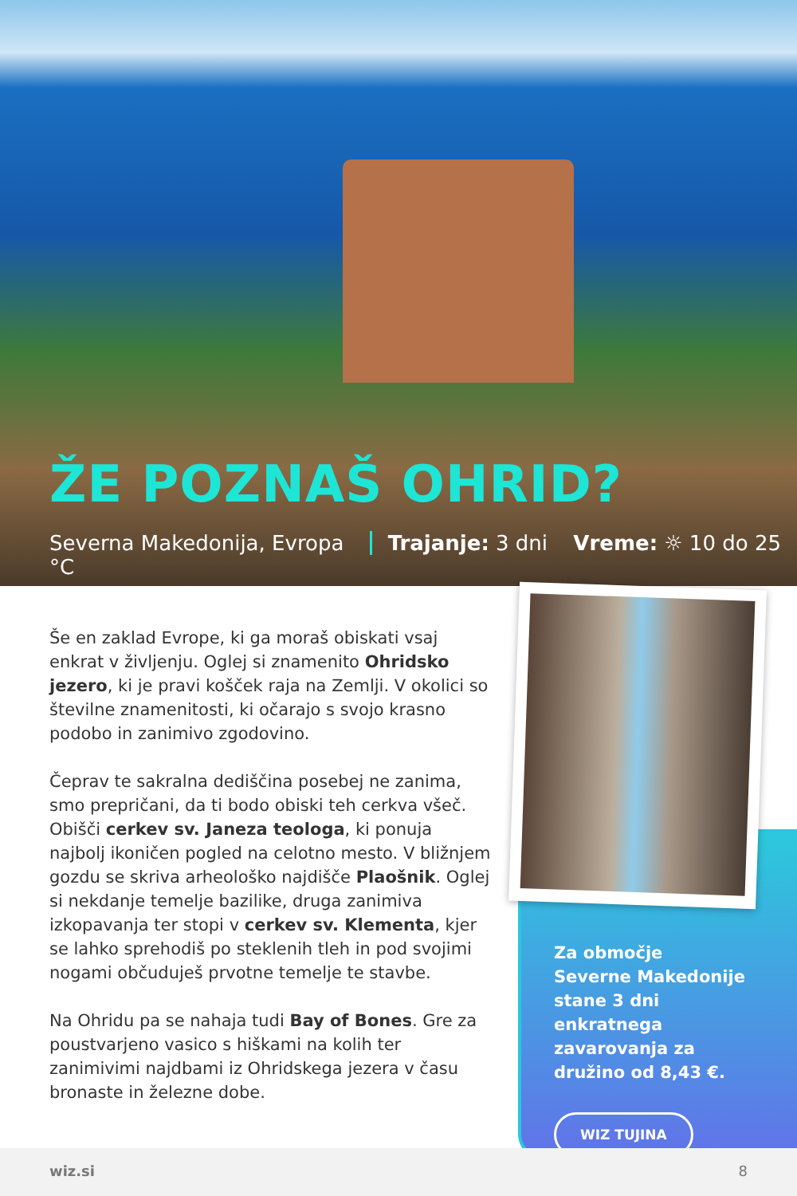ŽE POZNAŠ OHRID?
Severna Makedonija, Evropa Trajanje: 3 dni Vreme: ☼ 10 do 25 °C
Še en zaklad Evrope, ki ga moraš obiskati vsaj enkrat v življenju. Oglej si znamenito Ohridsko jezero, ki je pravi košček raja na Zemlji. V okolici so številne znamenitosti, ki očarajo s svojo krasno podobo in zanimivo zgodovino.
Čeprav te sakralna dediščina posebej ne zanima, smo prepričani, da ti bodo obiski teh cerkva všeč. Obišči cerkev sv. Janeza teologa, ki ponuja najbolj ikoničen pogled na celotno mesto. V bližnjem gozdu se skriva arheološko najdišče Plaošnik. Oglej si nekdanje temelje bazilike, druga zanimiva izkopavanja ter stopi v cerkev sv. Klementa, kjer se lahko sprehodiš po steklenih tleh in pod svojimi nogami občuduješ prvotne temelje te stavbe.
Na Ohridu pa se nahaja tudi Bay of Bones. Gre za poustvarjeno vasico s hiškami na kolih ter zanimivimi najdbami iz Ohridskega jezera v času bronaste in železne dobe.
Za območje Severne Makedonije stane 3 dni enkratnega zavarovanja za družino od 8,43 €.
WIZ TUJINA
wiz.si 8